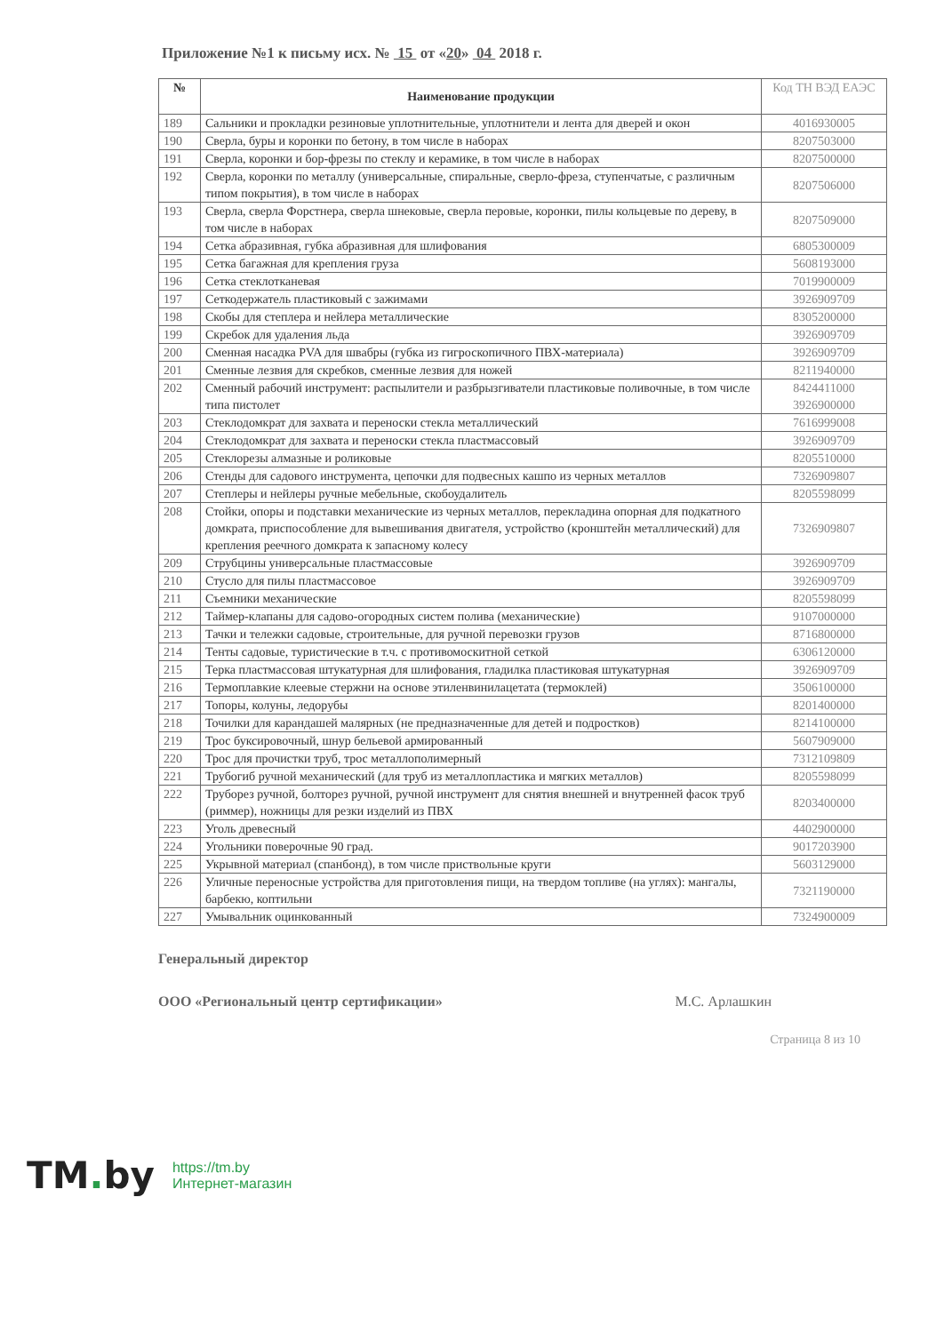Приложение №1 к письму исх. № 15 от «20» 04 2018 г.
| № | Наименование продукции | Код ТН ВЭД ЕАЭС |
| --- | --- | --- |
| 189 | Сальники и прокладки резиновые уплотнительные, уплотнители и лента для дверей и окон | 4016930005 |
| 190 | Сверла, буры и коронки по бетону, в том числе в наборах | 8207503000 |
| 191 | Сверла, коронки и бор-фрезы по стеклу и керамике, в том числе в наборах | 8207500000 |
| 192 | Сверла, коронки по металлу (универсальные, спиральные, сверло-фреза, ступенчатые, с различным типом покрытия), в том числе в наборах | 8207506000 |
| 193 | Сверла, сверла Форстнера, сверла шнековые, сверла перовые, коронки, пилы кольцевые по дереву, в том числе в наборах | 8207509000 |
| 194 | Сетка абразивная, губка абразивная для шлифования | 6805300009 |
| 195 | Сетка багажная для крепления груза | 5608193000 |
| 196 | Сетка стеклотканевая | 7019900009 |
| 197 | Сеткодержатель пластиковый с зажимами | 3926909709 |
| 198 | Скобы для степлера и нейлера металлические | 8305200000 |
| 199 | Скребок для удаления льда | 3926909709 |
| 200 | Сменная насадка PVA для швабры (губка из гигроскопичного ПВХ-материала) | 3926909709 |
| 201 | Сменные лезвия для скребков, сменные лезвия для ножей | 8211940000 |
| 202 | Сменный рабочий инструмент: распылители и разбрызгиватели пластиковые поливочные, в том числе типа пистолет | 8424411000 3926900000 |
| 203 | Стеклодомкрат для захвата и переноски стекла металлический | 7616999008 |
| 204 | Стеклодомкрат для захвата и переноски стекла пластмассовый | 3926909709 |
| 205 | Стеклорезы алмазные и роликовые | 8205510000 |
| 206 | Стенды для садового инструмента, цепочки для подвесных кашпо из черных металлов | 7326909807 |
| 207 | Степлеры и нейлеры ручные мебельные, скобоудалитель | 8205598099 |
| 208 | Стойки, опоры и подставки механические из черных металлов, перекладина опорная для подкатного домкрата, приспособление для вывешивания двигателя, устройство (кронштейн металлический) для крепления реечного домкрата к запасному колесу | 7326909807 |
| 209 | Струбцины универсальные пластмассовые | 3926909709 |
| 210 | Стусло для пилы пластмассовое | 3926909709 |
| 211 | Съемники механические | 8205598099 |
| 212 | Таймер-клапаны для садово-огородных систем полива (механические) | 9107000000 |
| 213 | Тачки и тележки садовые, строительные, для ручной перевозки грузов | 8716800000 |
| 214 | Тенты садовые, туристические в т.ч. с противомоскитной сеткой | 6306120000 |
| 215 | Терка пластмассовая штукатурная для шлифования, гладилка пластиковая штукатурная | 3926909709 |
| 216 | Термоплавкие клеевые стержни на основе этиленвинилацетата (термоклей) | 3506100000 |
| 217 | Топоры, колуны, ледорубы | 8201400000 |
| 218 | Точилки для карандашей малярных (не предназначенные для детей и подростков) | 8214100000 |
| 219 | Трос буксировочный, шнур бельевой армированный | 5607909000 |
| 220 | Трос для прочистки труб, трос металлополимерный | 7312109809 |
| 221 | Трубогиб ручной механический (для труб из металлопластика и мягких металлов) | 8205598099 |
| 222 | Труборез ручной, болторез ручной, ручной инструмент для снятия внешней и внутренней фасок труб (риммер), ножницы для резки изделий из ПВХ | 8203400000 |
| 223 | Уголь древесный | 4402900000 |
| 224 | Угольники поверочные 90 град. | 9017203900 |
| 225 | Укрывной материал (спанбонд), в том числе приствольные круги | 5603129000 |
| 226 | Уличные переносные устройства для приготовления пищи, на твердом топливе (на углях): мангалы, барбекю, коптильни | 7321190000 |
| 227 | Умывальник оцинкованный | 7324900009 |
Генеральный директор
ООО «Региональный центр сертификации» М.С. Арлашкин
Страница 8 из 10
TM. by
https://tm.by
Интернет-магазин